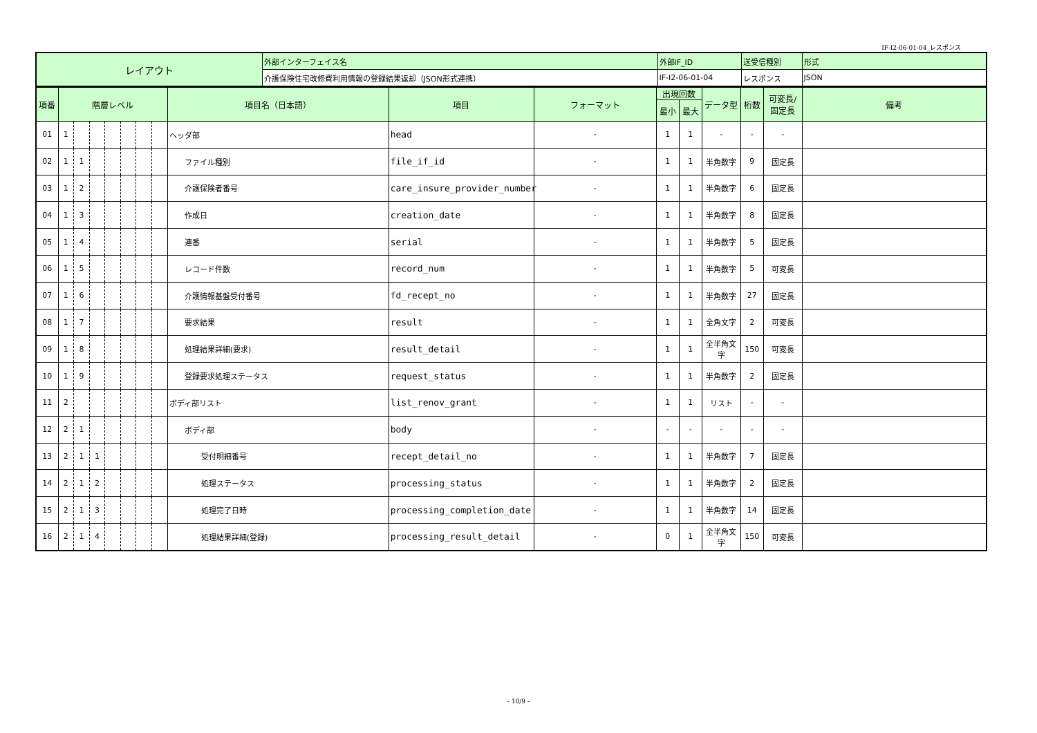IF-I2-06-01-04_レスポンス
| レイアウト | 外部インターフェイス名 | 外部IF_ID | 送受信種別 | 形式 |
| | 介護保険住宅改修費利用情報の登録結果返却（JSON形式連携） | IF-I2-06-01-04 | レスポンス | JSON |
| 項番 | 階層レベル | | | | | | | 項目名（日本語） | 項目 | フォーマット | 出現回数 | | データ型 | 桁数 | 可変長/ 固定長 | 備考 |
| --- | --- | --- | --- | --- | --- | --- | --- | --- | --- | --- | --- | --- | --- | --- | --- | --- |
| | | | | | | | | | | | 最小 | 最大 | | | | |
| 01 | 1 | | | | | | | ヘッダ部 | head | - | 1 | 1 | - | - | - | |
| 02 | 1 | 1 | | | | | | ファイル種別 | file_if_id | - | 1 | 1 | 半角数字 | 9 | 固定長 | |
| 03 | 1 | 2 | | | | | | 介護保険者番号 | care_insure_provider_number | - | 1 | 1 | 半角数字 | 6 | 固定長 | |
| 04 | 1 | 3 | | | | | | 作成日 | creation_date | - | 1 | 1 | 半角数字 | 8 | 固定長 | |
| 05 | 1 | 4 | | | | | | 連番 | serial | - | 1 | 1 | 半角数字 | 5 | 固定長 | |
| 06 | 1 | 5 | | | | | | レコード件数 | record_num | - | 1 | 1 | 半角数字 | 5 | 可変長 | |
| 07 | 1 | 6 | | | | | | 介護情報基盤受付番号 | fd_recept_no | - | 1 | 1 | 半角数字 | 27 | 固定長 | |
| 08 | 1 | 7 | | | | | | 要求結果 | result | - | 1 | 1 | 全角文字 | 2 | 可変長 | |
| 09 | 1 | 8 | | | | | | 処理結果詳細(要求) | result_detail | - | 1 | 1 | 全半角文字 | 150 | 可変長 | |
| 10 | 1 | 9 | | | | | | 登録要求処理ステータス | request_status | - | 1 | 1 | 半角数字 | 2 | 固定長 | |
| 11 | 2 | | | | | | | ボディ部リスト | list_renov_grant | - | 1 | 1 | リスト | - | - | |
| 12 | 2 | 1 | | | | | | ボディ部 | body | - | - | - | - | - | - | |
| 13 | 2 | 1 | 1 | | | | | 受付明細番号 | recept_detail_no | - | 1 | 1 | 半角数字 | 7 | 固定長 | |
| 14 | 2 | 1 | 2 | | | | | 処理ステータス | processing_status | - | 1 | 1 | 半角数字 | 2 | 固定長 | |
| 15 | 2 | 1 | 3 | | | | | 処理完了日時 | processing_completion_date | - | 1 | 1 | 半角数字 | 14 | 固定長 | |
| 16 | 2 | 1 | 4 | | | | | 処理結果詳細(登録) | processing_result_detail | - | 0 | 1 | 全半角文字 | 150 | 可変長 | |
- 10/9 -